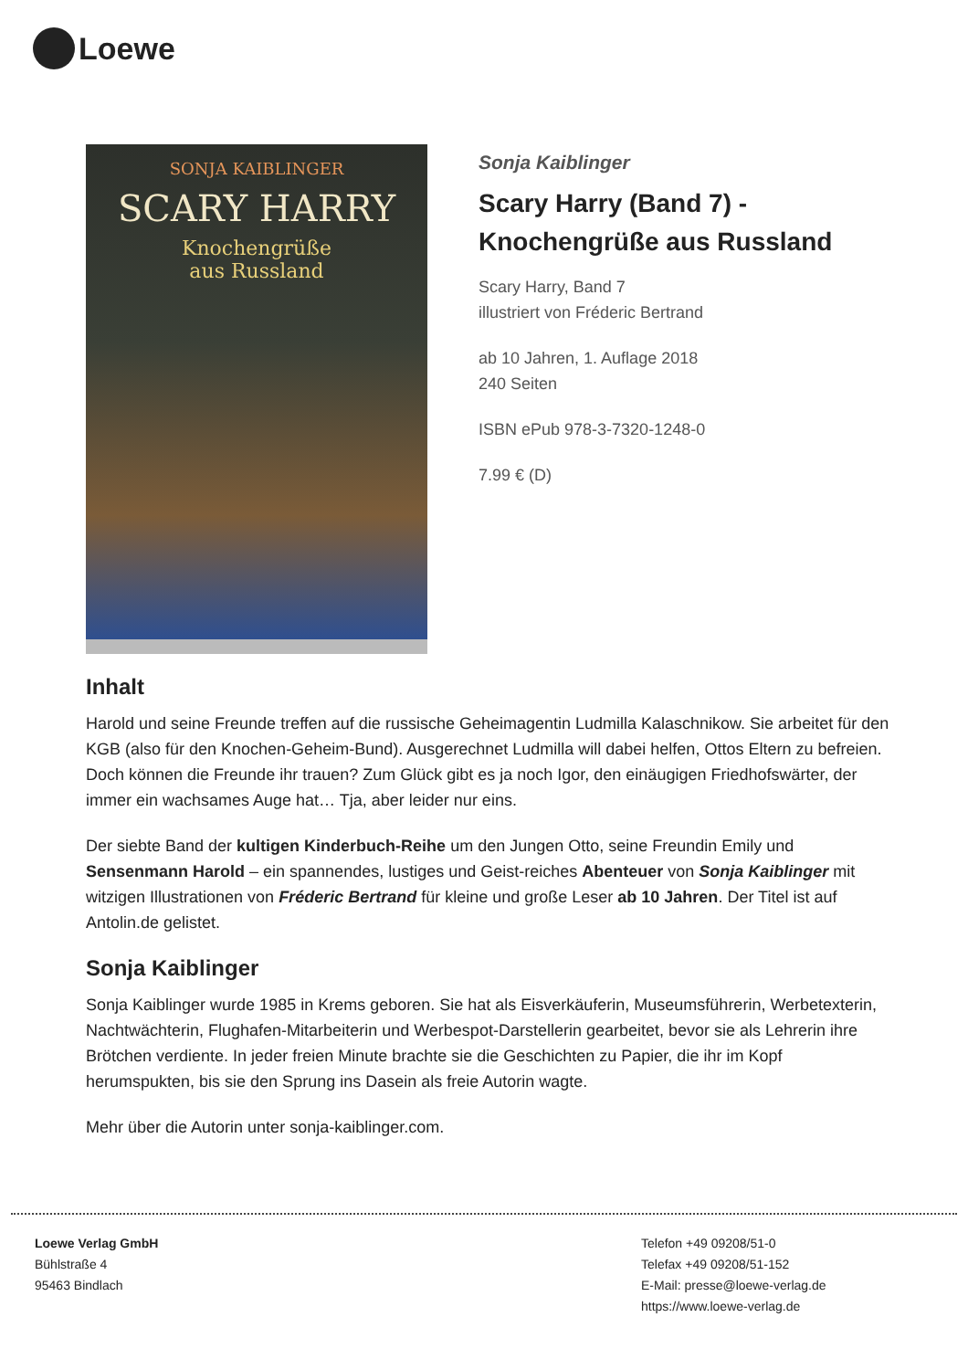Loewe
SONJA KAIBLINGER
SCARY HARRY
Knochengrüße
aus Russland
Sonja Kaiblinger
Scary Harry (Band 7) -
Knochengrüße aus Russland
Scary Harry, Band 7
illustriert von Fréderic Bertrand
ab 10 Jahren, 1. Auflage 2018
240 Seiten
ISBN ePub 978-3-7320-1248-0
7.99 € (D)
Inhalt
Harold und seine Freunde treffen auf die russische Geheimagentin Ludmilla Kalaschnikow. Sie arbeitet für den KGB (also für den Knochen-Geheim-Bund). Ausgerechnet Ludmilla will dabei helfen, Ottos Eltern zu befreien. Doch können die Freunde ihr trauen? Zum Glück gibt es ja noch Igor, den einäugigen Friedhofswärter, der immer ein wachsames Auge hat… Tja, aber leider nur eins.
Der siebte Band der kultigen Kinderbuch-Reihe um den Jungen Otto, seine Freundin Emily und Sensenmann Harold – ein spannendes, lustiges und Geist-reiches Abenteuer von Sonja Kaiblinger mit witzigen Illustrationen von Fréderic Bertrand für kleine und große Leser ab 10 Jahren. Der Titel ist auf Antolin.de gelistet.
Sonja Kaiblinger
Sonja Kaiblinger wurde 1985 in Krems geboren. Sie hat als Eisverkäuferin, Museumsführerin, Werbetexterin, Nachtwächterin, Flughafen-Mitarbeiterin und Werbespot-Darstellerin gearbeitet, bevor sie als Lehrerin ihre Brötchen verdiente. In jeder freien Minute brachte sie die Geschichten zu Papier, die ihr im Kopf herumspukten, bis sie den Sprung ins Dasein als freie Autorin wagte.
Mehr über die Autorin unter sonja-kaiblinger.com.
Loewe Verlag GmbH
Bühlstraße 4
95463 Bindlach
Telefon +49 09208/51-0
Telefax +49 09208/51-152
E-Mail: presse@loewe-verlag.de
https://www.loewe-verlag.de